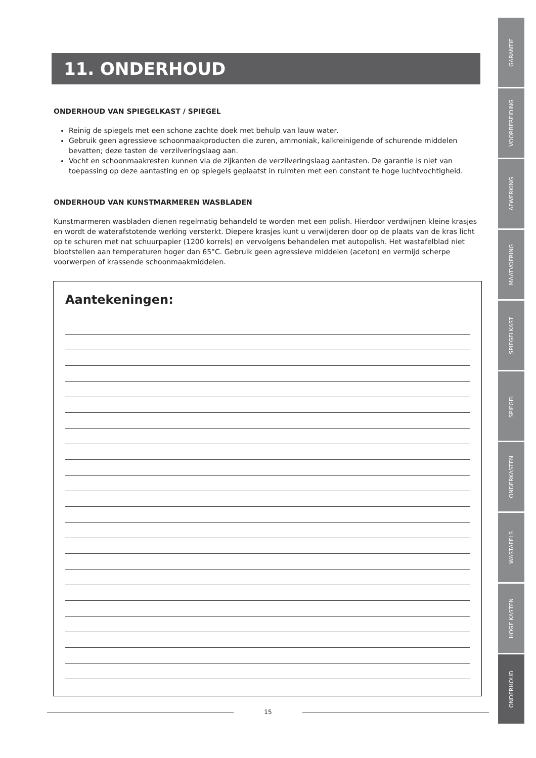11. ONDERHOUD
ONDERHOUD VAN SPIEGELKAST / SPIEGEL
Reinig de spiegels met een schone zachte doek met behulp van lauw water.
Gebruik geen agressieve schoonmaakproducten die zuren, ammoniak, kalkreinigende of schurende middelen bevatten; deze tasten de verzilveringslaag aan.
Vocht en schoonmaakresten kunnen via de zijkanten de verzilveringslaag aantasten. De garantie is niet van toepassing op deze aantasting en op spiegels geplaatst in ruimten met een constant te hoge luchtvochtigheid.
ONDERHOUD VAN KUNSTMARMEREN WASBLADEN
Kunstmarmeren wasbladen dienen regelmatig behandeld te worden met een polish. Hierdoor verdwijnen kleine krasjes en wordt de waterafstotende werking versterkt. Diepere krasjes kunt u verwijderen door op de plaats van de kras licht op te schuren met nat schuurpapier (1200 korrels) en vervolgens behandelen met autopolish. Het wastafelblad niet blootstellen aan temperaturen hoger dan 65°C. Gebruik geen agressieve middelen (aceton) en vermijd scherpe voorwerpen of krassende schoonmaakmiddelen.
Aantekeningen:
15
GARANTIE
VOORBEREIDING
AFWERKING
MAATVOERING
SPIEGELKAST
SPIEGEL
ONDERKASTEN
WASTAFELS
HOGE KASTEN
ONDERHOUD